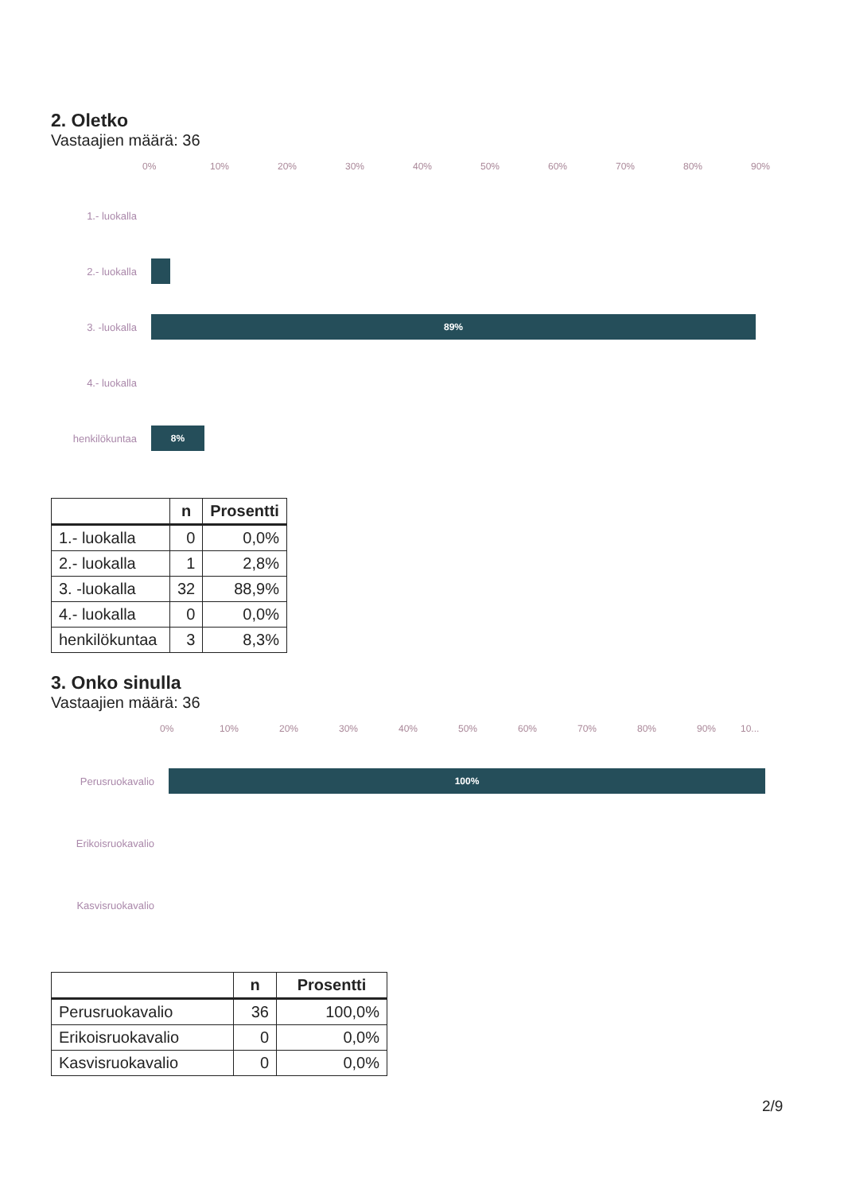2. Oletko
Vastaajien määrä: 36
0% 10% 20% 30% 40% 50% 60% 70% 80% 90%
1.- luokalla
2.- luokalla
3. -luokalla
89%
4.- luokalla
henkilökuntaa
8%
| | n | Prosentti |
| --- | --- | --- |
| 1.- luokalla | 0 | 0,0% |
| 2.- luokalla | 1 | 2,8% |
| 3. -luokalla | 32 | 88,9% |
| 4.- luokalla | 0 | 0,0% |
| henkilökuntaa | 3 | 8,3% |
3. Onko sinulla
Vastaajien määrä: 36
0% 10% 20% 30% 40% 50% 60% 70% 80% 90% 10...
Perusruokavalio
100%
Erikoisruokavalio
Kasvisruokavalio
| | n | Prosentti |
| --- | --- | --- |
| Perusruokavalio | 36 | 100,0% |
| Erikoisruokavalio | 0 | 0,0% |
| Kasvisruokavalio | 0 | 0,0% |
2/9